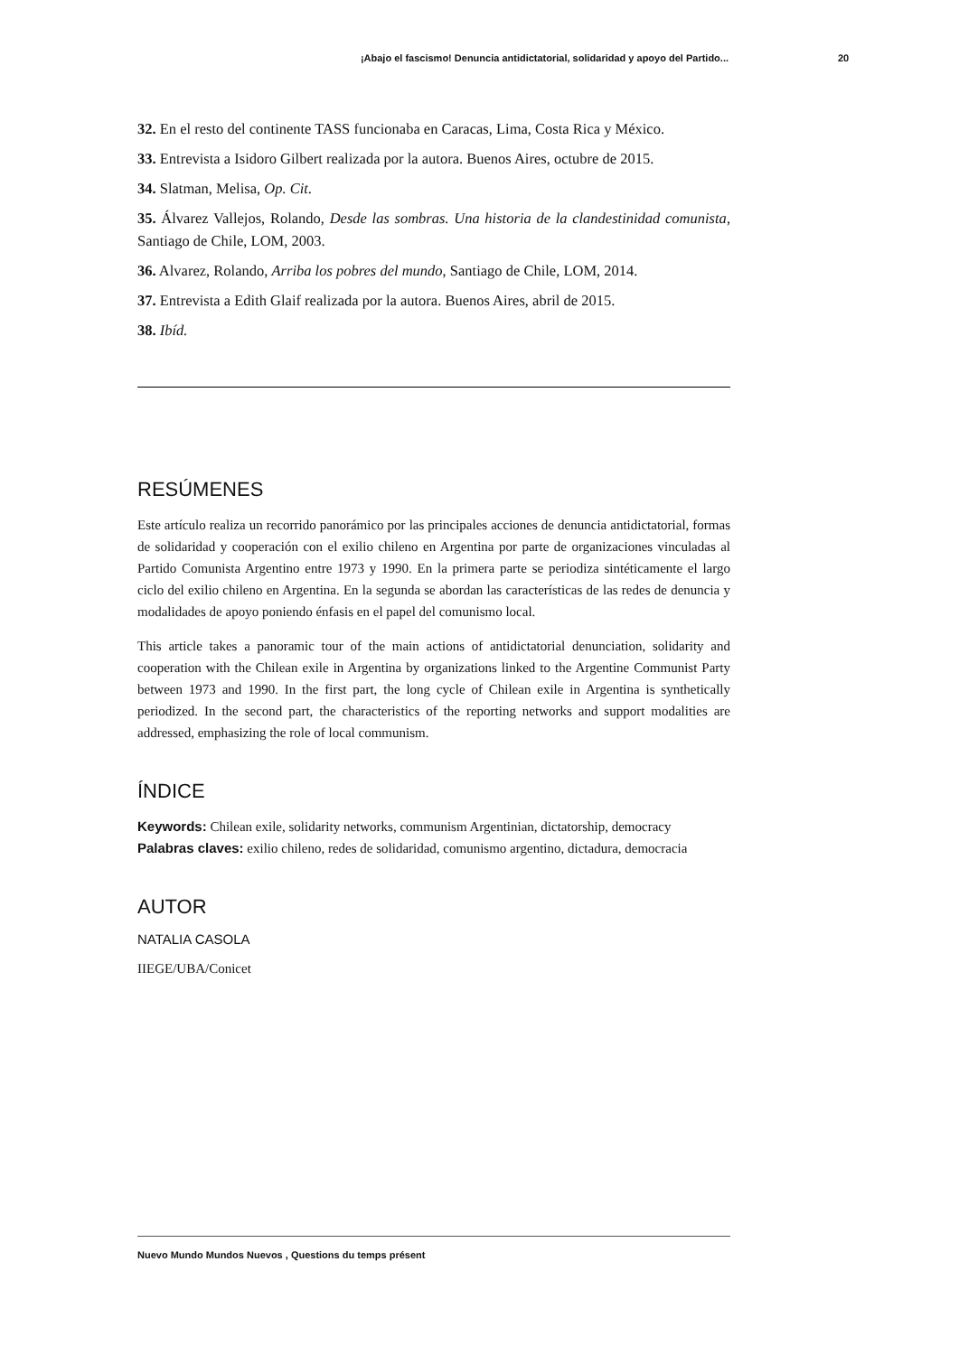¡Abajo el fascismo! Denuncia antidictatorial, solidaridad y apoyo del Partido... 20
32. En el resto del continente TASS funcionaba en Caracas, Lima, Costa Rica y México.
33. Entrevista a Isidoro Gilbert realizada por la autora. Buenos Aires, octubre de 2015.
34. Slatman, Melisa, Op. Cit.
35. Álvarez Vallejos, Rolando, Desde las sombras. Una historia de la clandestinidad comunista, Santiago de Chile, LOM, 2003.
36. Alvarez, Rolando, Arriba los pobres del mundo, Santiago de Chile, LOM, 2014.
37. Entrevista a Edith Glaif realizada por la autora. Buenos Aires, abril de 2015.
38. Ibíd.
RESÚMENES
Este artículo realiza un recorrido panorámico por las principales acciones de denuncia antidictatorial, formas de solidaridad y cooperación con el exilio chileno en Argentina por parte de organizaciones vinculadas al Partido Comunista Argentino entre 1973 y 1990. En la primera parte se periodiza sintéticamente el largo ciclo del exilio chileno en Argentina. En la segunda se abordan las características de las redes de denuncia y modalidades de apoyo poniendo énfasis en el papel del comunismo local.
This article takes a panoramic tour of the main actions of antidictatorial denunciation, solidarity and cooperation with the Chilean exile in Argentina by organizations linked to the Argentine Communist Party between 1973 and 1990. In the first part, the long cycle of Chilean exile in Argentina is synthetically periodized. In the second part, the characteristics of the reporting networks and support modalities are addressed, emphasizing the role of local communism.
ÍNDICE
Keywords: Chilean exile, solidarity networks, communism Argentinian, dictatorship, democracy
Palabras claves: exilio chileno, redes de solidaridad, comunismo argentino, dictadura, democracia
AUTOR
NATALIA CASOLA
IIEGE/UBA/Conicet
Nuevo Mundo Mundos Nuevos , Questions du temps présent